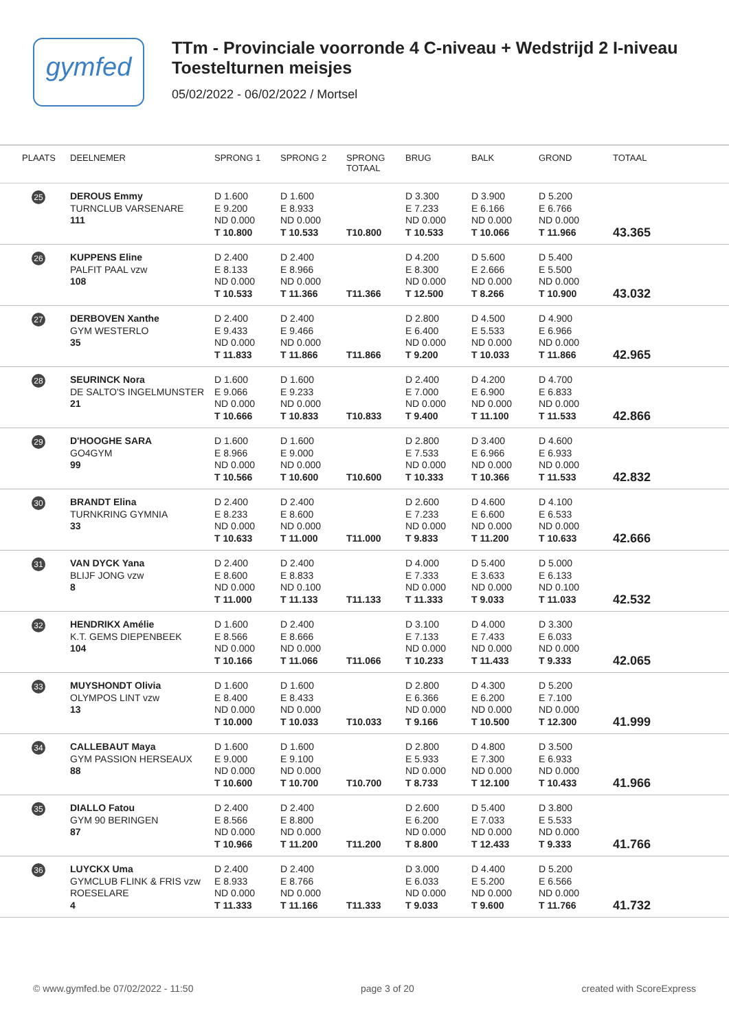gymfed
TTm - Provinciale voorronde 4 C-niveau + Wedstrijd 2 I-niveau
Toestelturnen meisjes
05/02/2022 - 06/02/2022 / Mortsel
| PLAATS | DEELNEMER | SPRONG 1 | SPRONG 2 | SPRONG TOTAAL | BRUG | BALK | GROND | TOTAAL |
| --- | --- | --- | --- | --- | --- | --- | --- | --- |
| 25 | DEROUS Emmy TURNCLUB VARSENARE 111 | D 1.600 E 9.200 ND 0.000 T 10.800 | D 1.600 E 8.933 ND 0.000 T 10.533 | T10.800 | D 3.300 E 7.233 ND 0.000 T 10.533 | D 3.900 E 6.166 ND 0.000 T 10.066 | D 5.200 E 6.766 ND 0.000 T 11.966 | 43.365 |
| 26 | KUPPENS Eline PALFIT PAAL vzw 108 | D 2.400 E 8.133 ND 0.000 T 10.533 | D 2.400 E 8.966 ND 0.000 T 11.366 | T11.366 | D 4.200 E 8.300 ND 0.000 T 12.500 | D 5.600 E 2.666 ND 0.000 T 8.266 | D 5.400 E 5.500 ND 0.000 T 10.900 | 43.032 |
| 27 | DERBOVEN Xanthe GYM WESTERLO 35 | D 2.400 E 9.433 ND 0.000 T 11.833 | D 2.400 E 9.466 ND 0.000 T 11.866 | T11.866 | D 2.800 E 6.400 ND 0.000 T 9.200 | D 4.500 E 5.533 ND 0.000 T 10.033 | D 4.900 E 6.966 ND 0.000 T 11.866 | 42.965 |
| 28 | SEURINCK Nora DE SALTO'S INGELMUNSTER 21 | D 1.600 E 9.066 ND 0.000 T 10.666 | D 1.600 E 9.233 ND 0.000 T 10.833 | T10.833 | D 2.400 E 7.000 ND 0.000 T 9.400 | D 4.200 E 6.900 ND 0.000 T 11.100 | D 4.700 E 6.833 ND 0.000 T 11.533 | 42.866 |
| 29 | D'HOOGHE SARA GO4GYM 99 | D 1.600 E 8.966 ND 0.000 T 10.566 | D 1.600 E 9.000 ND 0.000 T 10.600 | T10.600 | D 2.800 E 7.533 ND 0.000 T 10.333 | D 3.400 E 6.966 ND 0.000 T 10.366 | D 4.600 E 6.933 ND 0.000 T 11.533 | 42.832 |
| 30 | BRANDT Elina TURNKRING GYMNIA 33 | D 2.400 E 8.233 ND 0.000 T 10.633 | D 2.400 E 8.600 ND 0.000 T 11.000 | T11.000 | D 2.600 E 7.233 ND 0.000 T 9.833 | D 4.600 E 6.600 ND 0.000 T 11.200 | D 4.100 E 6.533 ND 0.000 T 10.633 | 42.666 |
| 31 | VAN DYCK Yana BLIJF JONG vzw 8 | D 2.400 E 8.600 ND 0.000 T 11.000 | D 2.400 E 8.833 ND 0.100 T 11.133 | T11.133 | D 4.000 E 7.333 ND 0.000 T 11.333 | D 5.400 E 3.633 ND 0.000 T 9.033 | D 5.000 E 6.133 ND 0.100 T 11.033 | 42.532 |
| 32 | HENDRIKX Amélie K.T. GEMS DIEPENBEEK 104 | D 1.600 E 8.566 ND 0.000 T 10.166 | D 2.400 E 8.666 ND 0.000 T 11.066 | T11.066 | D 3.100 E 7.133 ND 0.000 T 10.233 | D 4.000 E 7.433 ND 0.000 T 11.433 | D 3.300 E 6.033 ND 0.000 T 9.333 | 42.065 |
| 33 | MUYSHONDT Olivia OLYMPOS LINT vzw 13 | D 1.600 E 8.400 ND 0.000 T 10.000 | D 1.600 E 8.433 ND 0.000 T 10.033 | T10.033 | D 2.800 E 6.366 ND 0.000 T 9.166 | D 4.300 E 6.200 ND 0.000 T 10.500 | D 5.200 E 7.100 ND 0.000 T 12.300 | 41.999 |
| 34 | CALLEBAUT Maya GYM PASSION HERSEAUX 88 | D 1.600 E 9.000 ND 0.000 T 10.600 | D 1.600 E 9.100 ND 0.000 T 10.700 | T10.700 | D 2.800 E 5.933 ND 0.000 T 8.733 | D 4.800 E 7.300 ND 0.000 T 12.100 | D 3.500 E 6.933 ND 0.000 T 10.433 | 41.966 |
| 35 | DIALLO Fatou GYM 90 BERINGEN 87 | D 2.400 E 8.566 ND 0.000 T 10.966 | D 2.400 E 8.800 ND 0.000 T 11.200 | T11.200 | D 2.600 E 6.200 ND 0.000 T 8.800 | D 5.400 E 7.033 ND 0.000 T 12.433 | D 3.800 E 5.533 ND 0.000 T 9.333 | 41.766 |
| 36 | LUYCKX Uma GYMCLUB FLINK & FRIS vzw ROESELARE 4 | D 2.400 E 8.933 ND 0.000 T 11.333 | D 2.400 E 8.766 ND 0.000 T 11.166 | T11.333 | D 3.000 E 6.033 ND 0.000 T 9.033 | D 4.400 E 5.200 ND 0.000 T 9.600 | D 5.200 E 6.566 ND 0.000 T 11.766 | 41.732 |
© www.gymfed.be 07/02/2022 - 11:50 page 3 of 20 created with ScoreExpress